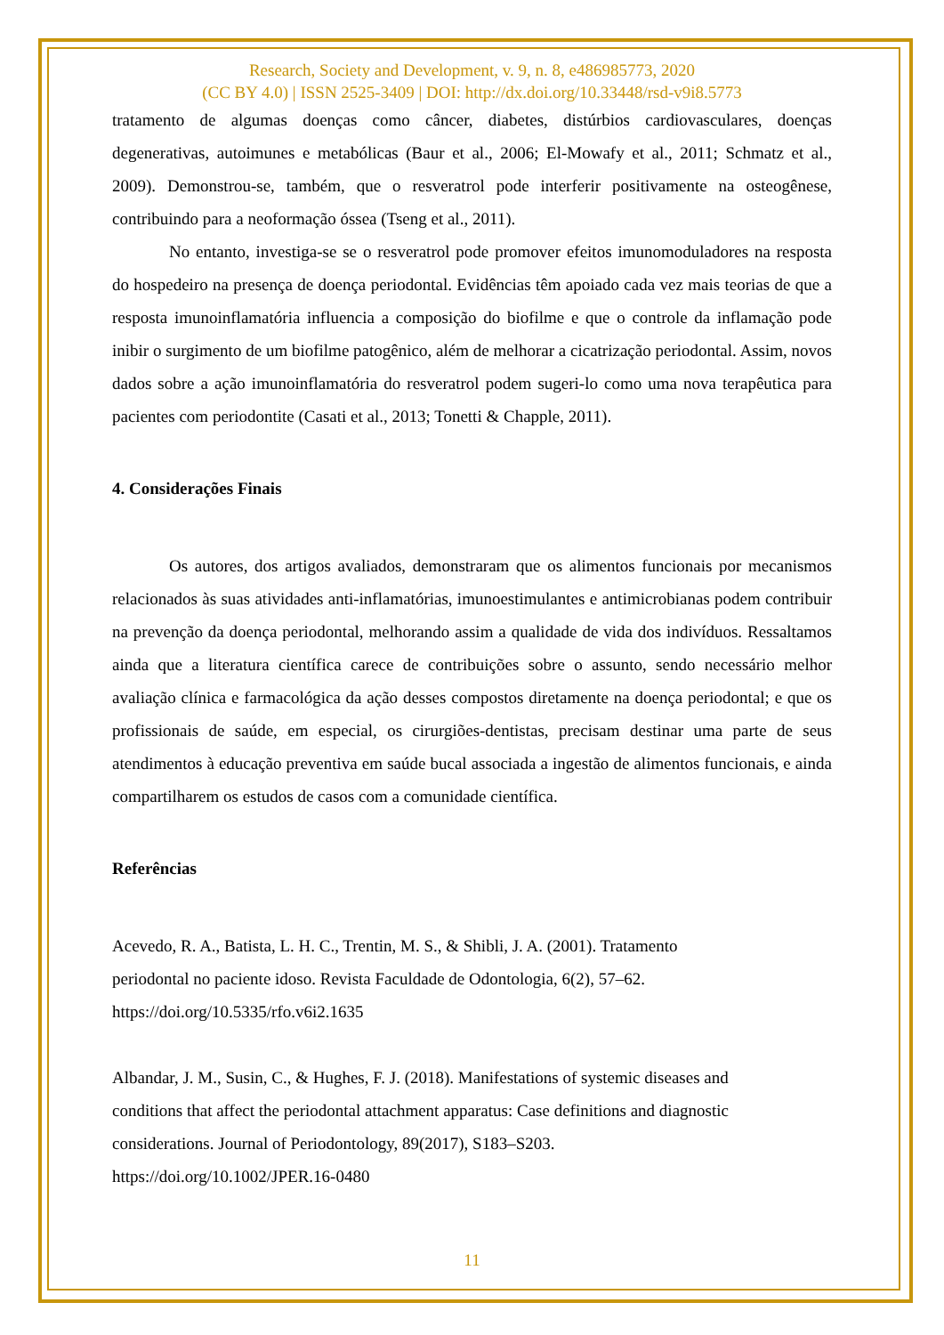Research, Society and Development, v. 9, n. 8, e486985773, 2020
(CC BY 4.0) | ISSN 2525-3409 | DOI: http://dx.doi.org/10.33448/rsd-v9i8.5773
tratamento de algumas doenças como câncer, diabetes, distúrbios cardiovasculares, doenças degenerativas, autoimunes e metabólicas (Baur et al., 2006; El-Mowafy et al., 2011; Schmatz et al., 2009). Demonstrou-se, também, que o resveratrol pode interferir positivamente na osteogênese, contribuindo para a neoformação óssea (Tseng et al., 2011).
No entanto, investiga-se se o resveratrol pode promover efeitos imunomoduladores na resposta do hospedeiro na presença de doença periodontal. Evidências têm apoiado cada vez mais teorias de que a resposta imunoinflamatória influencia a composição do biofilme e que o controle da inflamação pode inibir o surgimento de um biofilme patogênico, além de melhorar a cicatrização periodontal. Assim, novos dados sobre a ação imunoinflamatória do resveratrol podem sugeri-lo como uma nova terapêutica para pacientes com periodontite (Casati et al., 2013; Tonetti & Chapple, 2011).
4. Considerações Finais
Os autores, dos artigos avaliados, demonstraram que os alimentos funcionais por mecanismos relacionados às suas atividades anti-inflamatórias, imunoestimulantes e antimicrobianas podem contribuir na prevenção da doença periodontal, melhorando assim a qualidade de vida dos indivíduos. Ressaltamos ainda que a literatura científica carece de contribuições sobre o assunto, sendo necessário melhor avaliação clínica e farmacológica da ação desses compostos diretamente na doença periodontal; e que os profissionais de saúde, em especial, os cirurgiões-dentistas, precisam destinar uma parte de seus atendimentos à educação preventiva em saúde bucal associada a ingestão de alimentos funcionais, e ainda compartilharem os estudos de casos com a comunidade científica.
Referências
Acevedo, R. A., Batista, L. H. C., Trentin, M. S., & Shibli, J. A. (2001). Tratamento
periodontal no paciente idoso. Revista Faculdade de Odontologia, 6(2), 57–62.
https://doi.org/10.5335/rfo.v6i2.1635
Albandar, J. M., Susin, C., & Hughes, F. J. (2018). Manifestations of systemic diseases and
conditions that affect the periodontal attachment apparatus: Case definitions and diagnostic
considerations. Journal of Periodontology, 89(2017), S183–S203.
https://doi.org/10.1002/JPER.16-0480
11